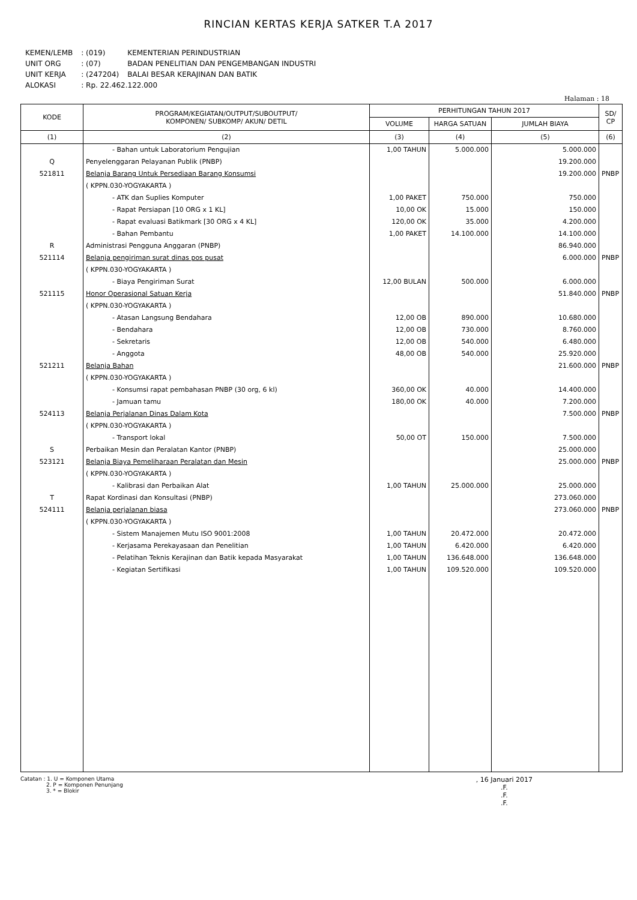RINCIAN KERTAS KERJA SATKER T.A 2017
| KEMEN/LEMB | : (019) | KEMENTERIAN PERINDUSTRIAN |
| UNIT ORG | : (07) | BADAN PENELITIAN DAN PENGEMBANGAN INDUSTRI |
| UNIT KERJA | : (247204) | BALAI BESAR KERAJINAN DAN BATIK |
| ALOKASI | : Rp. 22.462.122.000 | |
Halaman : 18
| KODE | PROGRAM/KEGIATAN/OUTPUT/SUBOUTPUT/ KOMPONEN/ SUBKOMP/ AKUN/ DETIL | PERHITUNGAN TAHUN 2017 | | | SD/ CP |
| --- | --- | --- | --- | --- | --- |
| | | VOLUME | HARGA SATUAN | JUMLAH BIAYA | |
| (1) | (2) | (3) | (4) | (5) | (6) |
| | - Bahan untuk Laboratorium Pengujian | 1,00 TAHUN | 5.000.000 | 5.000.000 | |
| Q | Penyelenggaran Pelayanan Publik (PNBP) | | | 19.200.000 | |
| 521811 | Belanja Barang Untuk Persediaan Barang Konsumsi | | | 19.200.000 | PNBP |
| | ( KPPN.030-YOGYAKARTA ) | | | | |
| | - ATK dan Suplies Komputer | 1,00 PAKET | 750.000 | 750.000 | |
| | - Rapat Persiapan [10 ORG x 1 KL] | 10,00 OK | 15.000 | 150.000 | |
| | - Rapat evaluasi Batikmark [30 ORG x 4 KL] | 120,00 OK | 35.000 | 4.200.000 | |
| | - Bahan Pembantu | 1,00 PAKET | 14.100.000 | 14.100.000 | |
| R | Administrasi Pengguna Anggaran (PNBP) | | | 86.940.000 | |
| 521114 | Belanja pengiriman surat dinas pos pusat | | | 6.000.000 | PNBP |
| | ( KPPN.030-YOGYAKARTA ) | | | | |
| | - Biaya Pengiriman Surat | 12,00 BULAN | 500.000 | 6.000.000 | |
| 521115 | Honor Operasional Satuan Kerja | | | 51.840.000 | PNBP |
| | ( KPPN.030-YOGYAKARTA ) | | | | |
| | - Atasan Langsung Bendahara | 12,00 OB | 890.000 | 10.680.000 | |
| | - Bendahara | 12,00 OB | 730.000 | 8.760.000 | |
| | - Sekretaris | 12,00 OB | 540.000 | 6.480.000 | |
| | - Anggota | 48,00 OB | 540.000 | 25.920.000 | |
| 521211 | Belanja Bahan | | | 21.600.000 | PNBP |
| | ( KPPN.030-YOGYAKARTA ) | | | | |
| | - Konsumsi rapat pembahasan PNBP (30 org, 6 kl) | 360,00 OK | 40.000 | 14.400.000 | |
| | - Jamuan tamu | 180,00 OK | 40.000 | 7.200.000 | |
| 524113 | Belanja Perjalanan Dinas Dalam Kota | | | 7.500.000 | PNBP |
| | ( KPPN.030-YOGYAKARTA ) | | | | |
| | - Transport lokal | 50,00 OT | 150.000 | 7.500.000 | |
| S | Perbaikan Mesin dan Peralatan Kantor (PNBP) | | | 25.000.000 | |
| 523121 | Belanja Biaya Pemeliharaan Peralatan dan Mesin | | | 25.000.000 | PNBP |
| | ( KPPN.030-YOGYAKARTA ) | | | | |
| | - Kalibrasi dan Perbaikan Alat | 1,00 TAHUN | 25.000.000 | 25.000.000 | |
| T | Rapat Kordinasi dan Konsultasi (PNBP) | | | 273.060.000 | |
| 524111 | Belanja perjalanan biasa | | | 273.060.000 | PNBP |
| | ( KPPN.030-YOGYAKARTA ) | | | | |
| | - Sistem Manajemen Mutu ISO 9001:2008 | 1,00 TAHUN | 20.472.000 | 20.472.000 | |
| | - Kerjasama Perekayasaan dan Penelitian | 1,00 TAHUN | 6.420.000 | 6.420.000 | |
| | - Pelatihan Teknis Kerajinan dan Batik kepada Masyarakat | 1,00 TAHUN | 136.648.000 | 136.648.000 | |
| | - Kegiatan Sertifikasi | 1,00 TAHUN | 109.520.000 | 109.520.000 | |
Catatan : 1. U = Komponen Utama
2. P = Komponen Penunjang
3. * = Blokir
, 16 Januari 2017
.F.
.F.
.F.